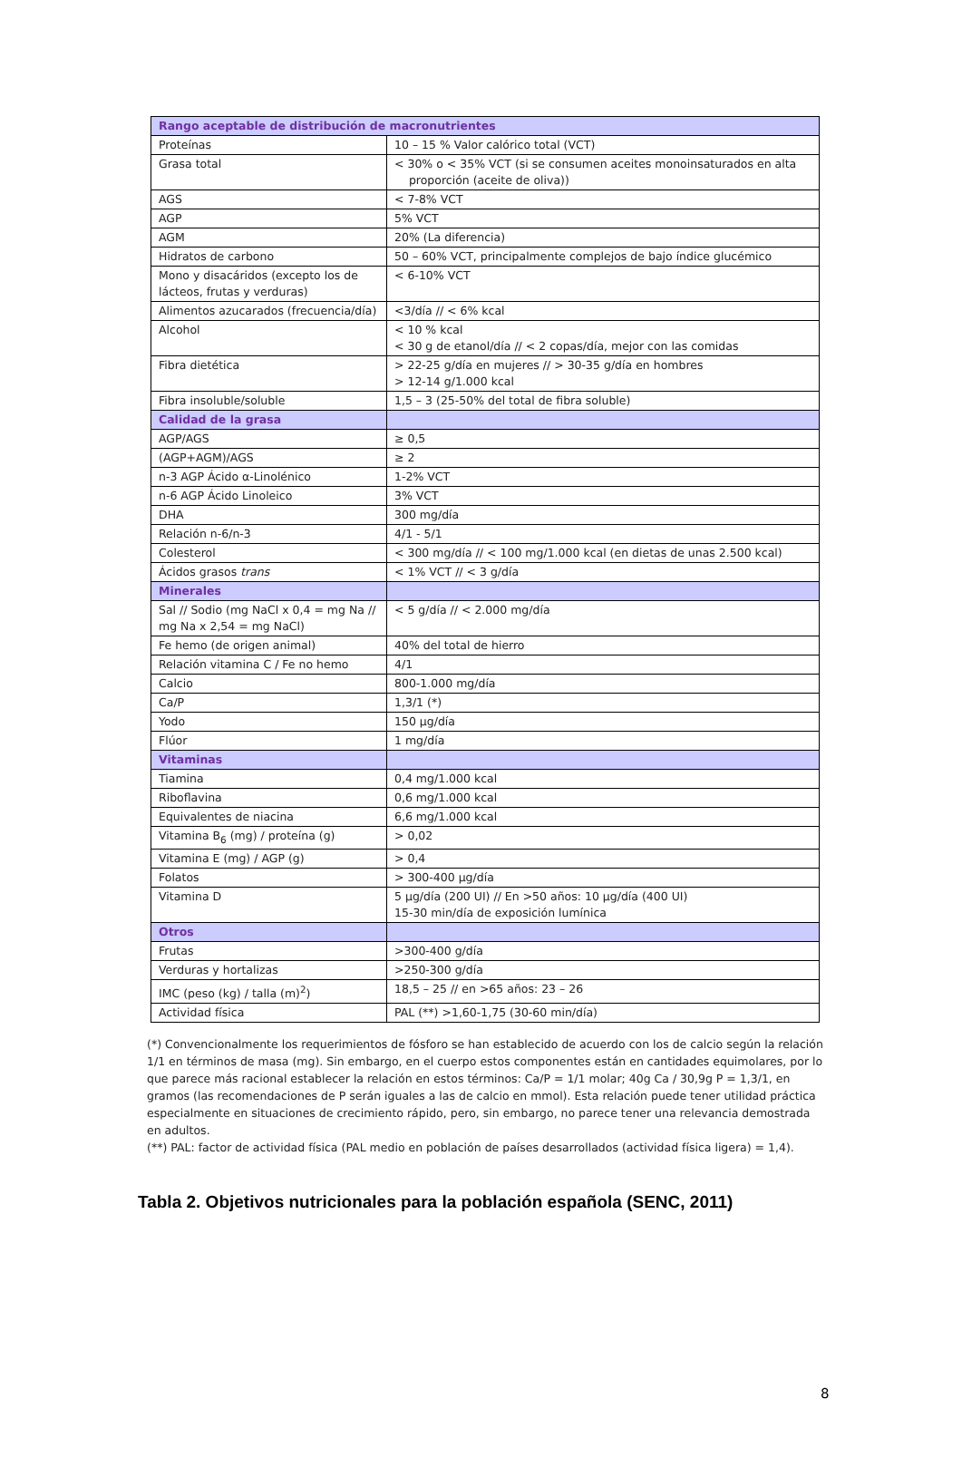| Rango aceptable de distribución de macronutrientes | |
| Proteínas | 10 – 15 % Valor calórico total (VCT) |
| Grasa total | < 30% o < 35% VCT (si se consumen aceites monoinsaturados en alta proporción (aceite de oliva)) |
| AGS | < 7-8% VCT |
| AGP | 5% VCT |
| AGM | 20% (La diferencia) |
| Hidratos de carbono | 50 – 60% VCT, principalmente complejos de bajo índice glucémico |
| Mono y disacáridos (excepto los de lácteos, frutas y verduras) | < 6-10% VCT |
| Alimentos azucarados (frecuencia/día) | <3/día // < 6% kcal |
| Alcohol | < 10 % kcal < 30 g de etanol/día // < 2 copas/día, mejor con las comidas |
| Fibra dietética | > 22-25 g/día en mujeres // > 30-35 g/día en hombres > 12-14 g/1.000 kcal |
| Fibra insoluble/soluble | 1,5 – 3 (25-50% del total de fibra soluble) |
| Calidad de la grasa | |
| AGP/AGS | ≥ 0,5 |
| (AGP+AGM)/AGS | ≥ 2 |
| n-3 AGP Ácido α-Linolénico | 1-2% VCT |
| n-6 AGP Ácido Linoleico | 3% VCT |
| DHA | 300 mg/día |
| Relación n-6/n-3 | 4/1 - 5/1 |
| Colesterol | < 300 mg/día // < 100 mg/1.000 kcal (en dietas de unas 2.500 kcal) |
| Ácidos grasos trans | < 1% VCT // < 3 g/día |
| Minerales | |
| Sal // Sodio (mg NaCl x 0,4 = mg Na // mg Na x 2,54 = mg NaCl) | < 5 g/día // < 2.000 mg/día |
| Fe hemo (de origen animal) | 40% del total de hierro |
| Relación vitamina C / Fe no hemo | 4/1 |
| Calcio | 800-1.000 mg/día |
| Ca/P | 1,3/1 (*) |
| Yodo | 150 µg/día |
| Flúor | 1 mg/día |
| Vitaminas | |
| Tiamina | 0,4 mg/1.000 kcal |
| Riboflavina | 0,6 mg/1.000 kcal |
| Equivalentes de niacina | 6,6 mg/1.000 kcal |
| Vitamina B<sub>6</sub> (mg) / proteína (g) | > 0,02 |
| Vitamina E (mg) / AGP (g) | > 0,4 |
| Folatos | > 300-400 µg/día |
| Vitamina D | 5 µg/día (200 UI) // En >50 años: 10 µg/día (400 UI) 15-30 min/día de exposición lumínica |
| Otros | |
| Frutas | >300-400 g/día |
| Verduras y hortalizas | >250-300 g/día |
| IMC (peso (kg) / talla (m)<sup>2</sup>) | 18,5 – 25 // en >65 años: 23 – 26 |
| Actividad física | PAL (**) >1,60-1,75 (30-60 min/día) |
(*) Convencionalmente los requerimientos de fósforo se han establecido de acuerdo con los de calcio según la relación 1/1 en términos de masa (mg). Sin embargo, en el cuerpo estos componentes están en cantidades equimolares, por lo que parece más racional establecer la relación en estos términos: Ca/P = 1/1 molar; 40g Ca / 30,9g P = 1,3/1, en gramos (las recomendaciones de P serán iguales a las de calcio en mmol). Esta relación puede tener utilidad práctica especialmente en situaciones de crecimiento rápido, pero, sin embargo, no parece tener una relevancia demostrada en adultos.
(**) PAL: factor de actividad física (PAL medio en población de países desarrollados (actividad física ligera) = 1,4).
Tabla 2. Objetivos nutricionales para la población española (SENC, 2011)
8